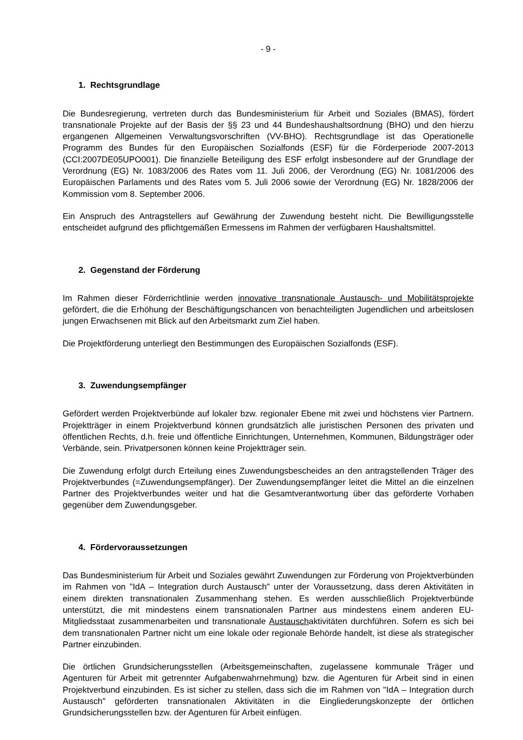- 9 -
1. Rechtsgrundlage
Die Bundesregierung, vertreten durch das Bundesministerium für Arbeit und Soziales (BMAS), fördert transnationale Projekte auf der Basis der §§ 23 und 44 Bundeshaushaltsordnung (BHO) und den hierzu ergangenen Allgemeinen Verwaltungsvorschriften (VV-BHO). Rechtsgrundlage ist das Operationelle Programm des Bundes für den Europäischen Sozialfonds (ESF) für die Förderperiode 2007-2013 (CCI:2007DE05UPO001). Die finanzielle Beteiligung des ESF erfolgt insbesondere auf der Grundlage der Verordnung (EG) Nr. 1083/2006 des Rates vom 11. Juli 2006, der Verordnung (EG) Nr. 1081/2006 des Europäischen Parlaments und des Rates vom 5. Juli 2006 sowie der Verordnung (EG) Nr. 1828/2006 der Kommission vom 8. September 2006.
Ein Anspruch des Antragstellers auf Gewährung der Zuwendung besteht nicht. Die Bewilligungsstelle entscheidet aufgrund des pflichtgemäßen Ermessens im Rahmen der verfügbaren Haushaltsmittel.
2. Gegenstand der Förderung
Im Rahmen dieser Förderrichtlinie werden innovative transnationale Austausch- und Mobilitätsprojekte gefördert, die die Erhöhung der Beschäftigungschancen von benachteiligten Jugendlichen und arbeitslosen jungen Erwachsenen mit Blick auf den Arbeitsmarkt zum Ziel haben.
Die Projektförderung unterliegt den Bestimmungen des Europäischen Sozialfonds (ESF).
3. Zuwendungsempfänger
Gefördert werden Projektverbünde auf lokaler bzw. regionaler Ebene mit zwei und höchstens vier Partnern. Projektträger in einem Projektverbund können grundsätzlich alle juristischen Personen des privaten und öffentlichen Rechts, d.h. freie und öffentliche Einrichtungen, Unternehmen, Kommunen, Bildungsträger oder Verbände, sein. Privatpersonen können keine Projektträger sein.
Die Zuwendung erfolgt durch Erteilung eines Zuwendungsbescheides an den antragstellenden Träger des Projektverbundes (=Zuwendungsempfänger). Der Zuwendungsempfänger leitet die Mittel an die einzelnen Partner des Projektverbundes weiter und hat die Gesamtverantwortung über das geförderte Vorhaben gegenüber dem Zuwendungsgeber.
4. Fördervoraussetzungen
Das Bundesministerium für Arbeit und Soziales gewährt Zuwendungen zur Förderung von Projektverbünden im Rahmen von "IdA – Integration durch Austausch" unter der Voraussetzung, dass deren Aktivitäten in einem direkten transnationalen Zusammenhang stehen. Es werden ausschließlich Projektverbünde unterstützt, die mit mindestens einem transnationalen Partner aus mindestens einem anderen EU-Mitgliedsstaat zusammenarbeiten und transnationale Austauschaktivitäten durchführen. Sofern es sich bei dem transnationalen Partner nicht um eine lokale oder regionale Behörde handelt, ist diese als strategischer Partner einzubinden.
Die örtlichen Grundsicherungsstellen (Arbeitsgemeinschaften, zugelassene kommunale Träger und Agenturen für Arbeit mit getrennter Aufgabenwahrnehmung) bzw. die Agenturen für Arbeit sind in einen Projektverbund einzubinden. Es ist sicher zu stellen, dass sich die im Rahmen von "IdA – Integration durch Austausch" geförderten transnationalen Aktivitäten in die Eingliederungskonzepte der örtlichen Grundsicherungsstellen bzw. der Agenturen für Arbeit einfügen.